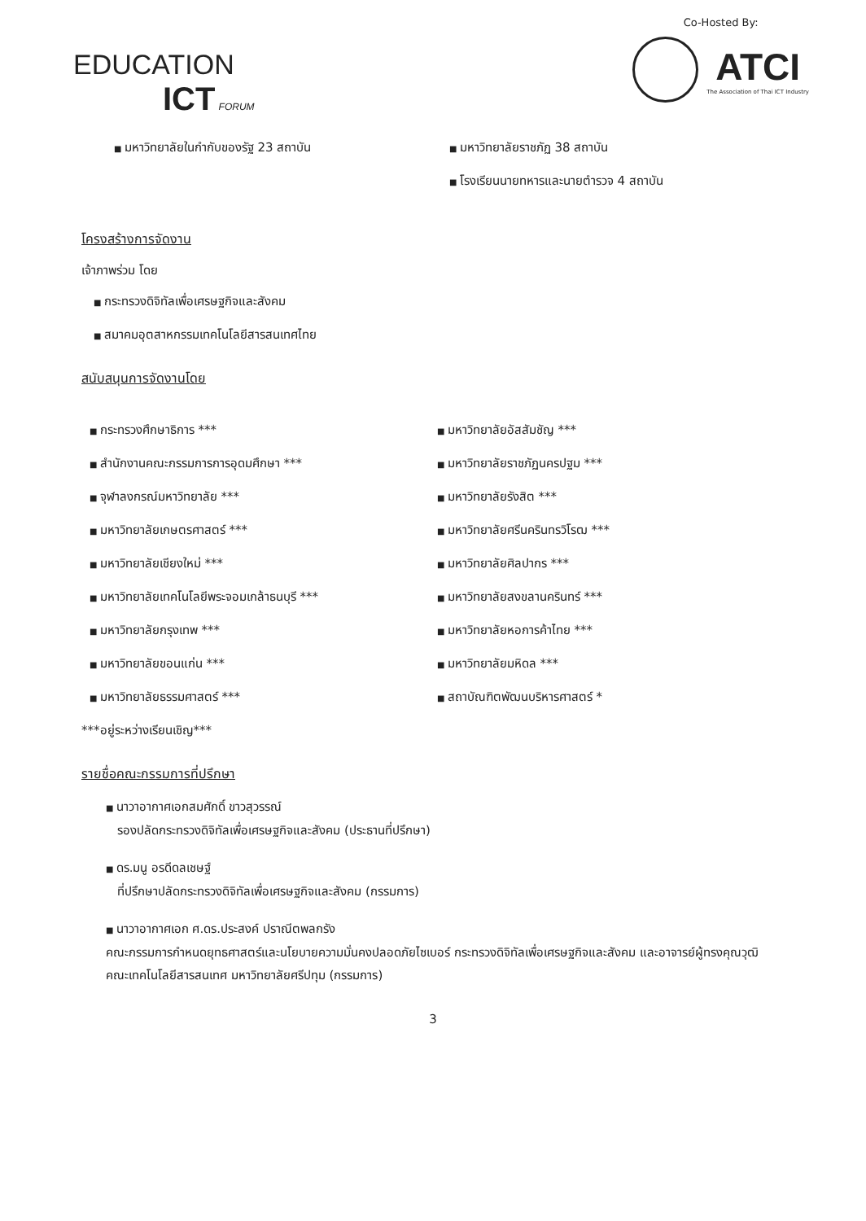EDUCATION
ICT FORUM
Co-Hosted By:
ATCI
The Association of Thai ICT Industry
มหาวิทยาลัยในกำกับของรัฐ 23 สถาบัน
มหาวิทยาลัยราชภัฏ 38 สถาบัน
โรงเรียนนายทหารและนายตำรวจ 4 สถาบัน
โครงสร้างการจัดงาน
เจ้าภาพร่วม โดย
กระทรวงดิจิทัลเพื่อเศรษฐกิจและสังคม
สมาคมอุตสาหกรรมเทคโนโลยีสารสนเทศไทย
สนับสนุนการจัดงานโดย
กระทรวงศึกษาธิการ ***
สำนักงานคณะกรรมการการอุดมศึกษา ***
จุฬาลงกรณ์มหาวิทยาลัย ***
มหาวิทยาลัยเกษตรศาสตร์ ***
มหาวิทยาลัยเชียงใหม่ ***
มหาวิทยาลัยเทคโนโลยีพระจอมเกล้าธนบุรี ***
มหาวิทยาลัยกรุงเทพ ***
มหาวิทยาลัยขอนแก่น ***
มหาวิทยาลัยธรรมศาสตร์ ***
มหาวิทยาลัยอัสสัมชัญ ***
มหาวิทยาลัยราชภัฏนครปฐม ***
มหาวิทยาลัยรังสิต ***
มหาวิทยาลัยศรีนครินทรวิโรฒ ***
มหาวิทยาลัยศิลปากร ***
มหาวิทยาลัยสงขลานครินทร์ ***
มหาวิทยาลัยหอการค้าไทย ***
มหาวิทยาลัยมหิดล ***
สถาบัณฑิตพัฒนบริหารศาสตร์ *
***อยู่ระหว่างเรียนเชิญ***
รายชื่อคณะกรรมการที่ปรึกษา
นาวาอากาศเอกสมศักดิ์ ขาวสุวรรณ์
รองปลัดกระทรวงดิจิทัลเพื่อเศรษฐกิจและสังคม (ประธานที่ปรึกษา)
ดร.มนู อรดีดลเชษฐ์
ที่ปรึกษาปลัดกระทรวงดิจิทัลเพื่อเศรษฐกิจและสังคม (กรรมการ)
นาวาอากาศเอก ศ.ดร.ประสงค์ ปราณีตพลกรัง
คณะกรรมการกำหนดยุทธศาสตร์และนโยบายความมั่นคงปลอดภัยไซเบอร์ กระทรวงดิจิทัลเพื่อเศรษฐกิจและสังคม และอาจารย์ผู้ทรงคุณวุฒิ คณะเทคโนโลยีสารสนเทศ มหาวิทยาลัยศรีปทุม (กรรมการ)
3